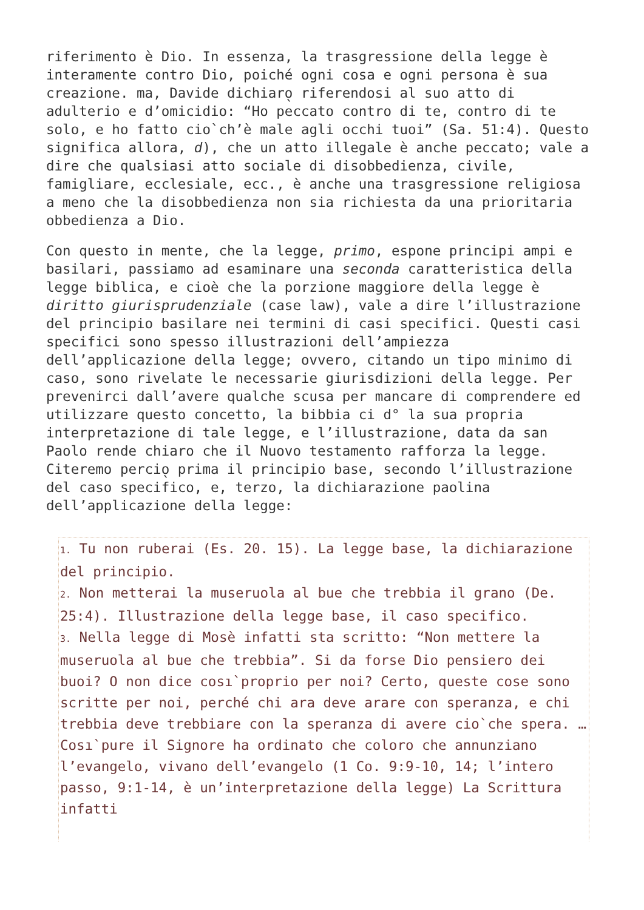riferimento è Dio. In essenza, la trasgressione della legge è interamente contro Dio, poiché ogni cosa e ogni persona è sua creazione. ma, Davide dichiaro̖ riferendosi al suo atto di adulterio e d’omicidio: “Ho peccato contro di te, contro di te solo, e ho fatto cio`ch’è male agli occhi tuoi” (Sa. 51:4). Questo significa allora, d), che un atto illegale è anche peccato; vale a dire che qualsiasi atto sociale di disobbedienza, civile, famigliare, ecclesiale, ecc., è anche una trasgressione religiosa a meno che la disobbedienza non sia richiesta da una prioritaria obbedienza a Dio.
Con questo in mente, che la legge, primo, espone principi ampi e basilari, passiamo ad esaminare una seconda caratteristica della legge biblica, e cioè che la porzione maggiore della legge è diritto giurisprudenziale (case law), vale a dire l’illustrazione del principio basilare nei termini di casi specifici. Questi casi specifici sono spesso illustrazioni dell’ampiezza dell’applicazione della legge; ovvero, citando un tipo minimo di caso, sono rivelate le necessarie giurisdizioni della legge. Per prevenirci dall’avere qualche scusa per mancare di comprendere ed utilizzare questo concetto, la bibbia ci d° la sua propria interpretazione di tale legge, e l’illustrazione, data da san Paolo rende chiaro che il Nuovo testamento rafforza la legge. Citeremo percio̖ prima il principio base, secondo l’illustrazione del caso specifico, e, terzo, la dichiarazione paolina dell’applicazione della legge:
1. Tu non ruberai (Es. 20. 15). La legge base, la dichiarazione del principio.
2. Non metterai la museruola al bue che trebbia il grano (De. 25:4). Illustrazione della legge base, il caso specifico.
3. Nella legge di Mosè infatti sta scritto: “Non mettere la museruola al bue che trebbia”. Si da forse Dio pensiero dei buoi? O non dice cosı`proprio per noi? Certo, queste cose sono scritte per noi, perché chi ara deve arare con speranza, e chi trebbia deve trebbiare con la speranza di avere cio`che spera. …Cosı`pure il Signore ha ordinato che coloro che annunziano l’evangelo, vivano dell’evangelo (1 Co. 9:9-10, 14; l’intero passo, 9:1-14, è un’interpretazione della legge) La Scrittura infatti